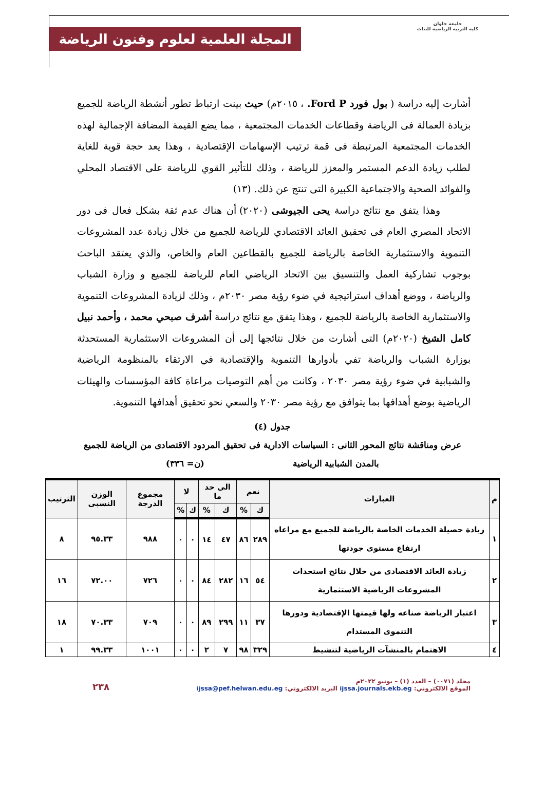جامعة حلوان
كلية التربية الرياضية للبنات
المجلة العلمية لعلوم وفنون الرياضة
أشارت إليه دراسة ( بول فورد Ford P. ، ٢٠١٥م) حيث بينت ارتباط تطور أنشطة الرياضة للجميع بزيادة العمالة فى الرياضة وقطاعات الخدمات المجتمعية ، مما يضع القيمة المضافة الإجمالية لهذه الخدمات المجتمعية المرتبطة فى قمة ترتيب الإسهامات الإقتصادية ، وهذا يعد حجة قوية للغاية لطلب زيادة الدعم المستمر والمعزز للرياضة ، وذلك للتأثير القوي للرياضة على الاقتصاد المحلي والفوائد الصحية والاجتماعية الكبيرة التى تنتج عن ذلك. (١٣)
وهذا يتفق مع نتائج دراسة يحى الجيوشى (٢٠٢٠) أن هناك عدم ثقة بشكل فعال فى دور الاتحاد المصري العام فى تحقيق العائد الاقتصادي للرياضة للجميع من خلال زيادة عدد المشروعات التنموية والاستثمارية الخاصة بالرياضة للجميع بالقطاعين العام والخاص، والذي يعتقد الباحث بوجوب تشاركية العمل والتنسيق بين الاتحاد الرياضي العام للرياضة للجميع و وزارة الشباب والرياضة ، ووضع أهداف استراتيجية في ضوء رؤية مصر ٢٠٣٠م ، وذلك لزيادة المشروعات التنموية والاستثمارية الخاصة بالرياضة للجميع ، وهذا يتفق مع نتائج دراسة أشرف صبحي محمد ، وأحمد نبيل كامل الشيخ (٢٠٢٠م) التى أشارت من خلال نتائجها إلى أن المشروعات الاستثمارية المستحدثة بوزارة الشباب والرياضة تفي بأدوارها التنموية والإقتصادية في الارتقاء بالمنظومة الرياضية والشبابية في ضوء رؤية مصر ٢٠٣٠ ، وكانت من أهم التوصيات مراعاة كافة المؤسسات والهيئات الرياضية بوضع أهدافها بما يتوافق مع رؤية مصر ٢٠٣٠ والسعي نحو تحقيق أهدافها التنموية.
جدول (٤)
عرض ومناقشة نتائج المحور الثانى : السياسات الادارية فى تحقيق المردود الاقتصادى من الرياضة للجميع
بالمدن الشبابية الرياضية (ن= ٣٣٦)
| م | العبارات | نعم | | الى حد ما | | لا | | مجموع الدرجة | الوزن النسبى | الترتيب |
| --- | --- | --- | --- | --- | --- | --- | --- | --- | --- | --- |
| | | ك | % | ك | % | ك | % | | | |
| ١ | زيادة حصيلة الخدمات الخاصة بالرياضة للجميع مع مراعاه ارتفاع مستوى جودتها | ٢٨٩ | ٨٦ | ٤٧ | ١٤ | ٠ | ٠ | ٩٨٨ | ٩٥.٣٣ | ٨ |
| ٢ | زيادة العائد الاقتصادى من خلال نتائج استحداث المشروعات الرياضية الاستثمارية | ٥٤ | ١٦ | ٢٨٢ | ٨٤ | ٠ | ٠ | ٧٢٦ | ٧٢.٠٠ | ١٦ |
| ٣ | اعتبار الرياضة صناعه ولها قيمتها الإقتصادية ودورها التنموى المستدام | ٣٧ | ١١ | ٢٩٩ | ٨٩ | ٠ | ٠ | ٧٠٩ | ٧٠.٣٣ | ١٨ |
| ٤ | الاهتمام بالمنشآت الرياضية لتنشيط | ٣٢٩ | ٩٨ | ٧ | ٢ | ٠ | ٠ | ١٠٠١ | ٩٩.٣٣ | ١ |
مجلد (٠٠٧١) – العدد (١) – يونيو ٢٠٢٢م
الموقع الالكتروني: ijssa.journals.ekb.eg البريد الالكتروني: ijssa@pef.helwan.edu.eg
٢٣٨